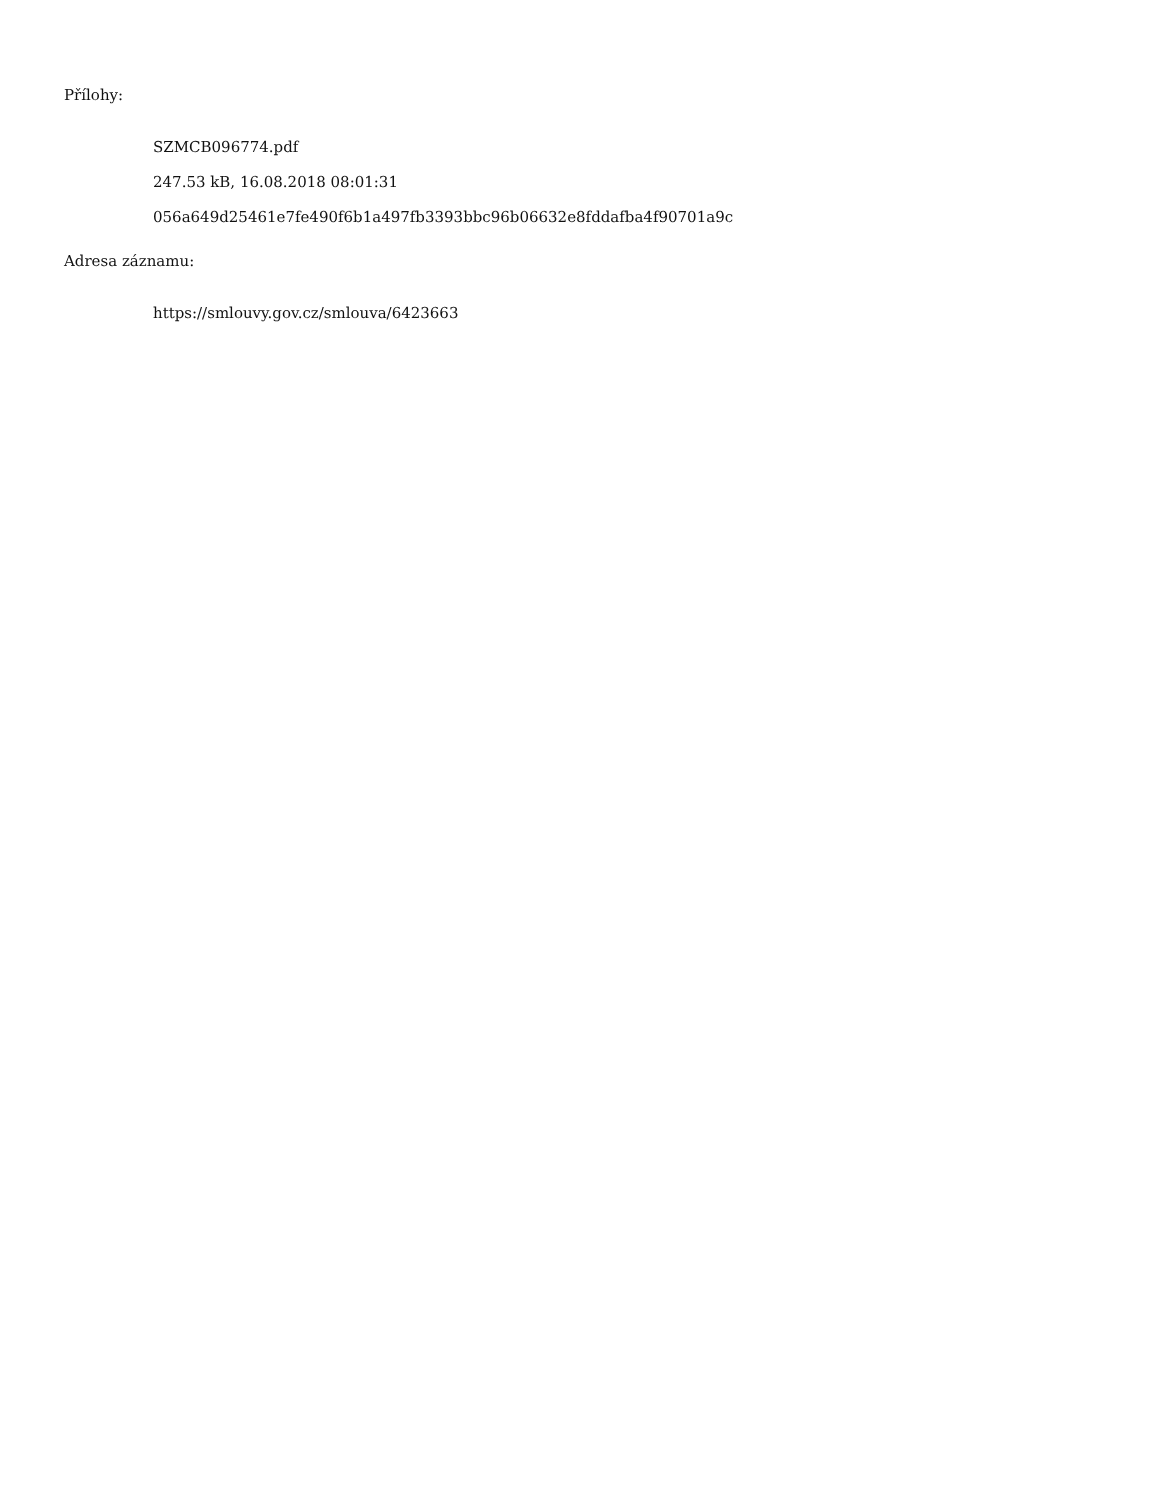Přílohy:
SZMCB096774.pdf
247.53 kB, 16.08.2018 08:01:31
056a649d25461e7fe490f6b1a497fb3393bbc96b06632e8fddafba4f90701a9c
Adresa záznamu:
https://smlouvy.gov.cz/smlouva/6423663